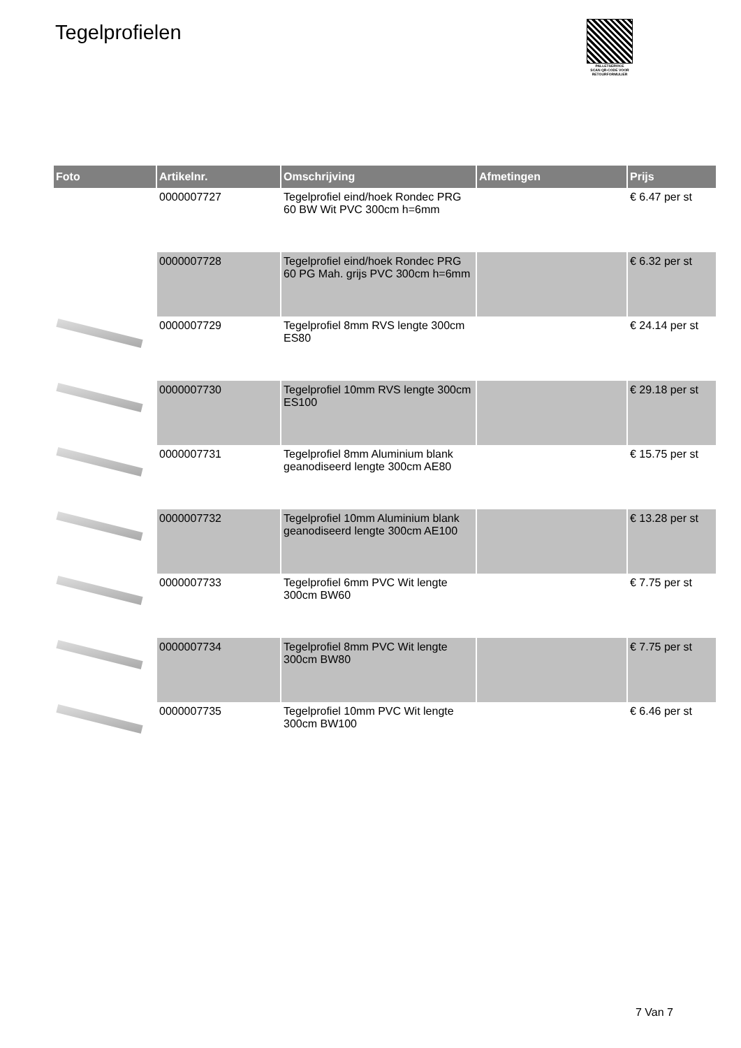Tegelprofielen
PALLETSERVICE
SCAN QR-CODE VOOR RETOURFORMULIER
| Foto | Artikelnr. | Omschrijving | Afmetingen | Prijs |
| --- | --- | --- | --- | --- |
| | 0000007727 | Tegelprofiel eind/hoek Rondec PRG 60 BW Wit PVC 300cm h=6mm | | € 6.47 per st |
| | 0000007728 | Tegelprofiel eind/hoek Rondec PRG 60 PG Mah. grijs PVC 300cm h=6mm | | € 6.32 per st |
| | 0000007729 | Tegelprofiel 8mm RVS lengte 300cm ES80 | | € 24.14 per st |
| | 0000007730 | Tegelprofiel 10mm RVS lengte 300cm ES100 | | € 29.18 per st |
| | 0000007731 | Tegelprofiel 8mm Aluminium blank geanodiseerd lengte 300cm AE80 | | € 15.75 per st |
| | 0000007732 | Tegelprofiel 10mm Aluminium blank geanodiseerd lengte 300cm AE100 | | € 13.28 per st |
| | 0000007733 | Tegelprofiel 6mm PVC Wit lengte 300cm BW60 | | € 7.75 per st |
| | 0000007734 | Tegelprofiel 8mm PVC Wit lengte 300cm BW80 | | € 7.75 per st |
| | 0000007735 | Tegelprofiel 10mm PVC Wit lengte 300cm BW100 | | € 6.46 per st |
7 Van 7